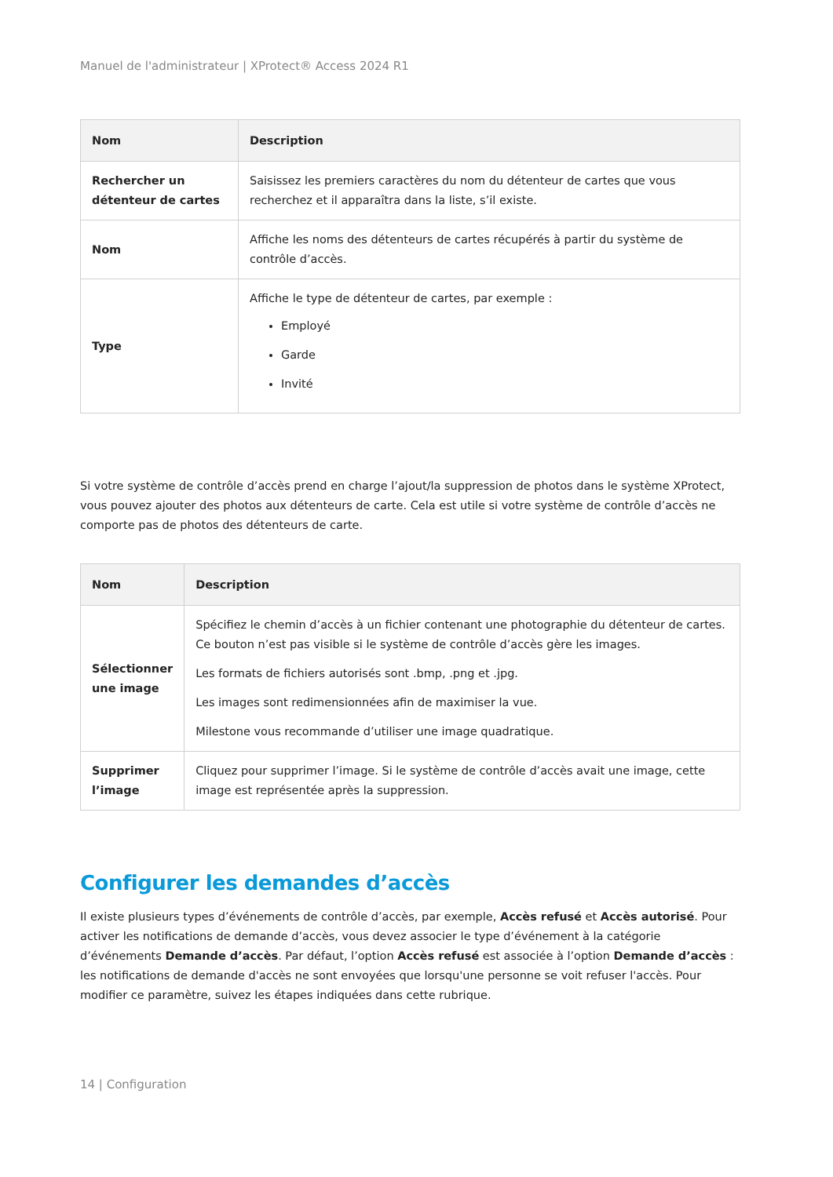Manuel de l'administrateur | XProtect® Access 2024 R1
| Nom | Description |
| --- | --- |
| Rechercher un détenteur de cartes | Saisissez les premiers caractères du nom du détenteur de cartes que vous recherchez et il apparaîtra dans la liste, s’il existe. |
| Nom | Affiche les noms des détenteurs de cartes récupérés à partir du système de contrôle d’accès. |
| Type | Affiche le type de détenteur de cartes, par exemple : Employé Garde Invité |
Si votre système de contrôle d’accès prend en charge l’ajout/la suppression de photos dans le système XProtect, vous pouvez ajouter des photos aux détenteurs de carte. Cela est utile si votre système de contrôle d’accès ne comporte pas de photos des détenteurs de carte.
| Nom | Description |
| --- | --- |
| Sélectionner une image | Spécifiez le chemin d’accès à un fichier contenant une photographie du détenteur de cartes. Ce bouton n’est pas visible si le système de contrôle d’accès gère les images. Les formats de fichiers autorisés sont .bmp, .png et .jpg. Les images sont redimensionnées afin de maximiser la vue. Milestone vous recommande d’utiliser une image quadratique. |
| Supprimer l’image | Cliquez pour supprimer l’image. Si le système de contrôle d’accès avait une image, cette image est représentée après la suppression. |
Configurer les demandes d’accès
Il existe plusieurs types d’événements de contrôle d’accès, par exemple, Accès refusé et Accès autorisé. Pour activer les notifications de demande d’accès, vous devez associer le type d’événement à la catégorie d’événements Demande d’accès. Par défaut, l’option Accès refusé est associée à l’option Demande d’accès : les notifications de demande d'accès ne sont envoyées que lorsqu'une personne se voit refuser l'accès. Pour modifier ce paramètre, suivez les étapes indiquées dans cette rubrique.
14 | Configuration